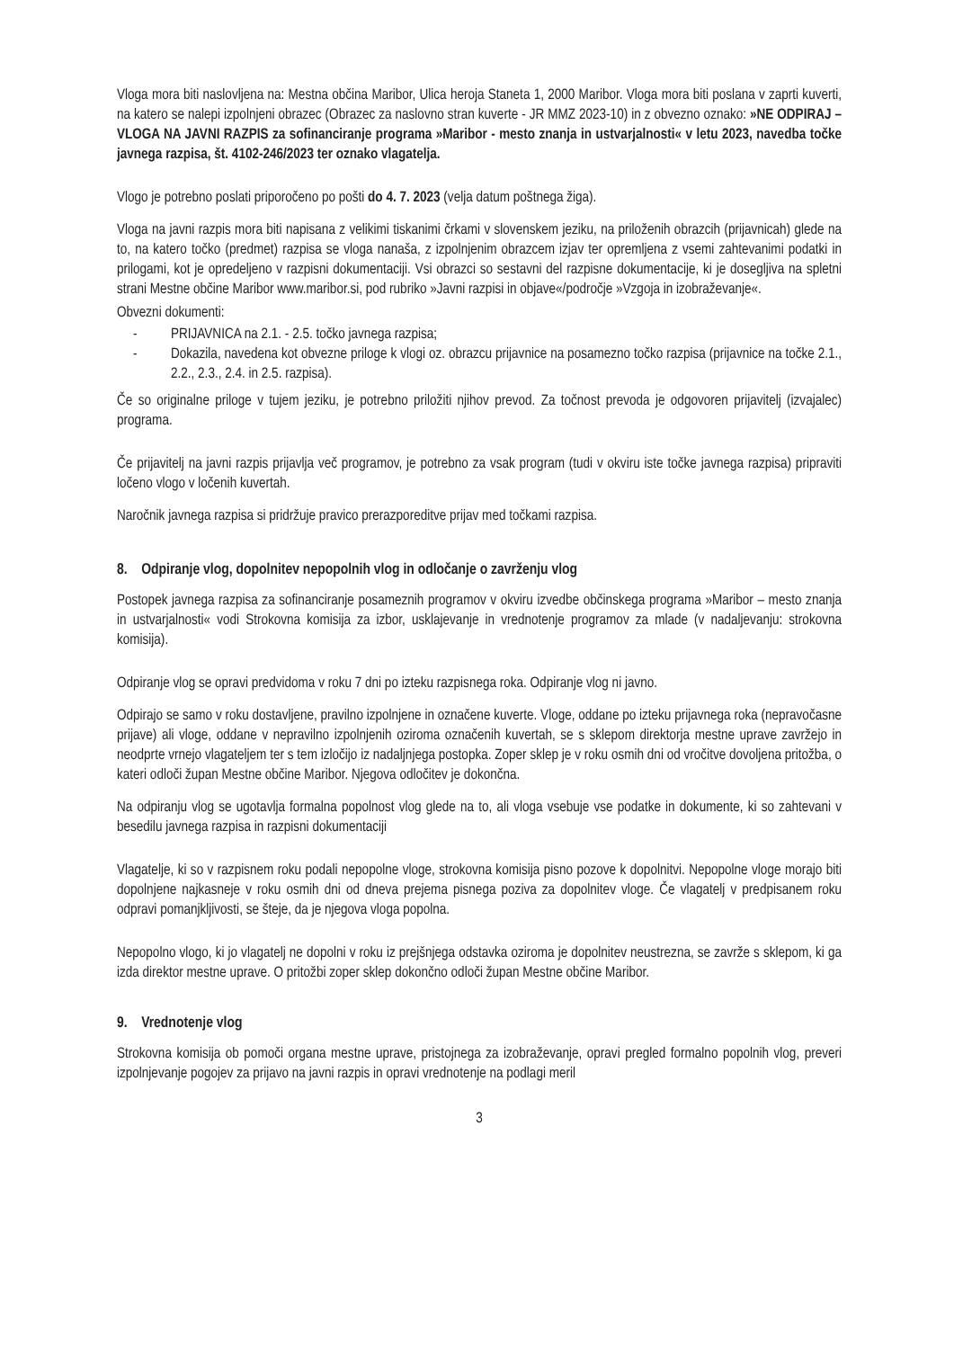Vloga mora biti naslovljena na: Mestna občina Maribor, Ulica heroja Staneta 1, 2000 Maribor. Vloga mora biti poslana v zaprti kuverti, na katero se nalepi izpolnjeni obrazec (Obrazec za naslovno stran kuverte - JR MMZ 2023-10) in z obvezno oznako: »NE ODPIRAJ – VLOGA NA JAVNI RAZPIS za sofinanciranje programa »Maribor - mesto znanja in ustvarjalnosti« v letu 2023, navedba točke javnega razpisa, št. 4102-246/2023 ter oznako vlagatelja.
Vlogo je potrebno poslati priporočeno po pošti do 4. 7. 2023 (velja datum poštnega žiga).
Vloga na javni razpis mora biti napisana z velikimi tiskanimi črkami v slovenskem jeziku, na priloženih obrazcih (prijavnicah) glede na to, na katero točko (predmet) razpisa se vloga nanaša, z izpolnjenim obrazcem izjav ter opremljena z vsemi zahtevanimi podatki in prilogami, kot je opredeljeno v razpisni dokumentaciji. Vsi obrazci so sestavni del razpisne dokumentacije, ki je dosegljiva na spletni strani Mestne občine Maribor www.maribor.si, pod rubriko »Javni razpisi in objave«/področje »Vzgoja in izobraževanje«.
Obvezni dokumenti:
- PRIJAVNICA na 2.1. - 2.5. točko javnega razpisa;
- Dokazila, navedena kot obvezne priloge k vlogi oz. obrazcu prijavnice na posamezno točko razpisa (prijavnice na točke 2.1., 2.2., 2.3., 2.4. in 2.5. razpisa).
Če so originalne priloge v tujem jeziku, je potrebno priložiti njihov prevod. Za točnost prevoda je odgovoren prijavitelj (izvajalec) programa.
Če prijavitelj na javni razpis prijavlja več programov, je potrebno za vsak program (tudi v okviru iste točke javnega razpisa) pripraviti ločeno vlogo v ločenih kuvertah.
Naročnik javnega razpisa si pridržuje pravico prerazporeditve prijav med točkami razpisa.
8. Odpiranje vlog, dopolnitev nepopolnih vlog in odločanje o zavrženju vlog
Postopek javnega razpisa za sofinanciranje posameznih programov v okviru izvedbe občinskega programa »Maribor – mesto znanja in ustvarjalnosti« vodi Strokovna komisija za izbor, usklajevanje in vrednotenje programov za mlade (v nadaljevanju: strokovna komisija).
Odpiranje vlog se opravi predvidoma v roku 7 dni po izteku razpisnega roka. Odpiranje vlog ni javno.
Odpirajo se samo v roku dostavljene, pravilno izpolnjene in označene kuverte. Vloge, oddane po izteku prijavnega roka (nepravočasne prijave) ali vloge, oddane v nepravilno izpolnjenih oziroma označenih kuvertah, se s sklepom direktorja mestne uprave zavržejo in neodprte vrnejo vlagateljem ter s tem izločijo iz nadaljnjega postopka. Zoper sklep je v roku osmih dni od vročitve dovoljena pritožba, o kateri odloči župan Mestne občine Maribor. Njegova odločitev je dokončna.
Na odpiranju vlog se ugotavlja formalna popolnost vlog glede na to, ali vloga vsebuje vse podatke in dokumente, ki so zahtevani v besedilu javnega razpisa in razpisni dokumentaciji
Vlagatelje, ki so v razpisnem roku podali nepopolne vloge, strokovna komisija pisno pozove k dopolnitvi. Nepopolne vloge morajo biti dopolnjene najkasneje v roku osmih dni od dneva prejema pisnega poziva za dopolnitev vloge. Če vlagatelj v predpisanem roku odpravi pomanjkljivosti, se šteje, da je njegova vloga popolna.
Nepopolno vlogo, ki jo vlagatelj ne dopolni v roku iz prejšnjega odstavka oziroma je dopolnitev neustrezna, se zavrže s sklepom, ki ga izda direktor mestne uprave. O pritožbi zoper sklep dokončno odloči župan Mestne občine Maribor.
9. Vrednotenje vlog
Strokovna komisija ob pomoči organa mestne uprave, pristojnega za izobraževanje, opravi pregled formalno popolnih vlog, preveri izpolnjevanje pogojev za prijavo na javni razpis in opravi vrednotenje na podlagi meril
3